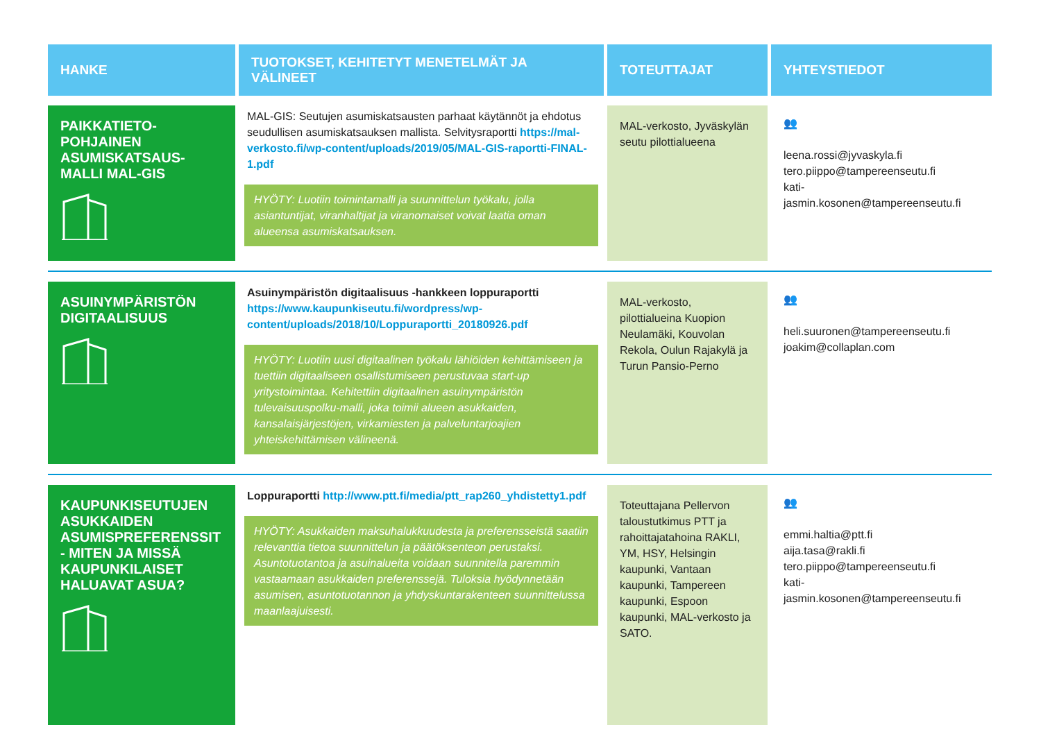| HANKE | TUOTOKSET, KEHITETYT MENETELMÄT JA VÄLINEET | TOTEUTTAJAT | YHTEYSTIEDOT |
| --- | --- | --- | --- |
| PAIKKATIETO-POHJAINEN ASUMISKATSAUS-MALLI MAL-GIS | MAL-GIS: Seutujen asumiskatsausten parhaat käytännöt ja ehdotus seudullisen asumiskatsauksen mallista. Selvitysraportti https://mal-verkosto.fi/wp-content/uploads/2019/05/MAL-GIS-raportti-FINAL-1.pdf HYÖTY: Luotiin toimintamalli ja suunnittelun työkalu, jolla asiantuntijat, viranhaltijat ja viranomaiset voivat laatia oman alueensa asumiskatsauksen. | MAL-verkosto, Jyväskylän seutu pilottialueena | 👥 leena.rossi@jyvaskyla.fi tero.piippo@tampereenseutu.fi kati-jasmin.kosonen@tampereenseutu.fi |
| ASUINYMPÄRISTÖN DIGITAALISUUS | Asuinympäristön digitaalisuus -hankkeen loppuraportti https://www.kaupunkiseutu.fi/wordpress/wp-content/uploads/2018/10/Loppuraportti_20180926.pdf HYÖTY: Luotiin uusi digitaalinen työkalu lähiöiden kehittämiseen ja tuettiin digitaaliseen osallistumiseen perustuvaa start-up yritystoimintaa. Kehitettiin digitaalinen asuinympäristön tulevaisuuspolku-malli, joka toimii alueen asukkaiden, kansalaisjärjestöjen, virkamiesten ja palveluntarjoajien yhteiskehittämisen välineenä. | MAL-verkosto, pilottialueina Kuopion Neulamäki, Kouvolan Rekola, Oulun Rajakylä ja Turun Pansio-Perno | 👥 heli.suuronen@tampereenseutu.fi joakim@collaplan.com |
| KAUPUNKISEUTUJEN ASUKKAIDEN ASUMISPREFERENSSIT - MITEN JA MISSÄ KAUPUNKILAISET HALUAVAT ASUA? | Loppuraportti http://www.ptt.fi/media/ptt_rap260_yhdistetty1.pdf HYÖTY: Asukkaiden maksuhalukkuudesta ja preferensseistä saatiin relevanttia tietoa suunnittelun ja päätöksenteon perustaksi. Asuntotuotantoa ja asuinalueita voidaan suunnitella paremmin vastaamaan asukkaiden preferenssejä. Tuloksia hyödynnetään asumisen, asuntotuotannon ja yhdyskuntarakenteen suunnittelussa maanlaajuisesti. | Toteuttajana Pellervon taloustutkimus PTT ja rahoittajatahoina RAKLI, YM, HSY, Helsingin kaupunki, Vantaan kaupunki, Tampereen kaupunki, Espoon kaupunki, MAL-verkosto ja SATO. | 👥 emmi.haltia@ptt.fi aija.tasa@rakli.fi tero.piippo@tampereenseutu.fi kati-jasmin.kosonen@tampereenseutu.fi |